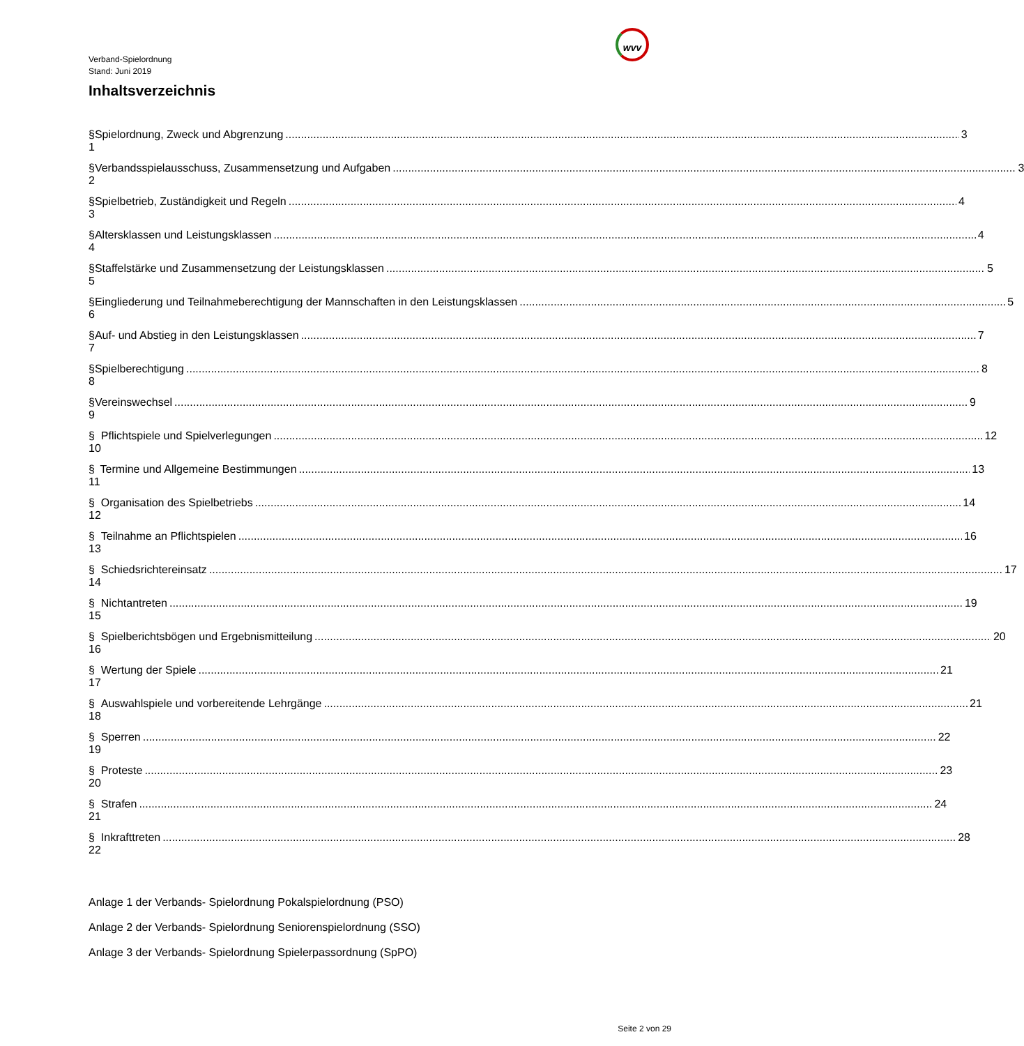Verband-Spielordnung
Stand: Juni 2019
wvv
Inhaltsverzeichnis
§ 1 Spielordnung, Zweck und Abgrenzung 3
§ 2 Verbandsspielausschuss, Zusammensetzung und Aufgaben 3
§ 3 Spielbetrieb, Zuständigkeit und Regeln 4
§ 4 Altersklassen und Leistungsklassen 4
§ 5 Staffelstärke und Zusammensetzung der Leistungsklassen 5
§ 6 Eingliederung und Teilnahmeberechtigung der Mannschaften in den Leistungsklassen 5
§ 7 Auf- und Abstieg in den Leistungsklassen 7
§ 8 Spielberechtigung 8
§ 9 Vereinswechsel 9
§ 10 Pflichtspiele und Spielverlegungen 12
§ 11 Termine und Allgemeine Bestimmungen 13
§ 12 Organisation des Spielbetriebs 14
§ 13 Teilnahme an Pflichtspielen 16
§ 14 Schiedsrichtereinsatz 17
§ 15 Nichtantreten 19
§ 16 Spielberichtsbögen und Ergebnismitteilung 20
§ 17 Wertung der Spiele 21
§ 18 Auswahlspiele und vorbereitende Lehrgänge 21
§ 19 Sperren 22
§ 20 Proteste 23
§ 21 Strafen 24
§ 22 Inkrafttreten 28
Anlage 1 der Verbands- Spielordnung Pokalspielordnung (PSO)
Anlage 2 der Verbands- Spielordnung Seniorenspielordnung (SSO)
Anlage 3 der Verbands- Spielordnung Spielerpassordnung (SpPO)
Seite 2 von 29